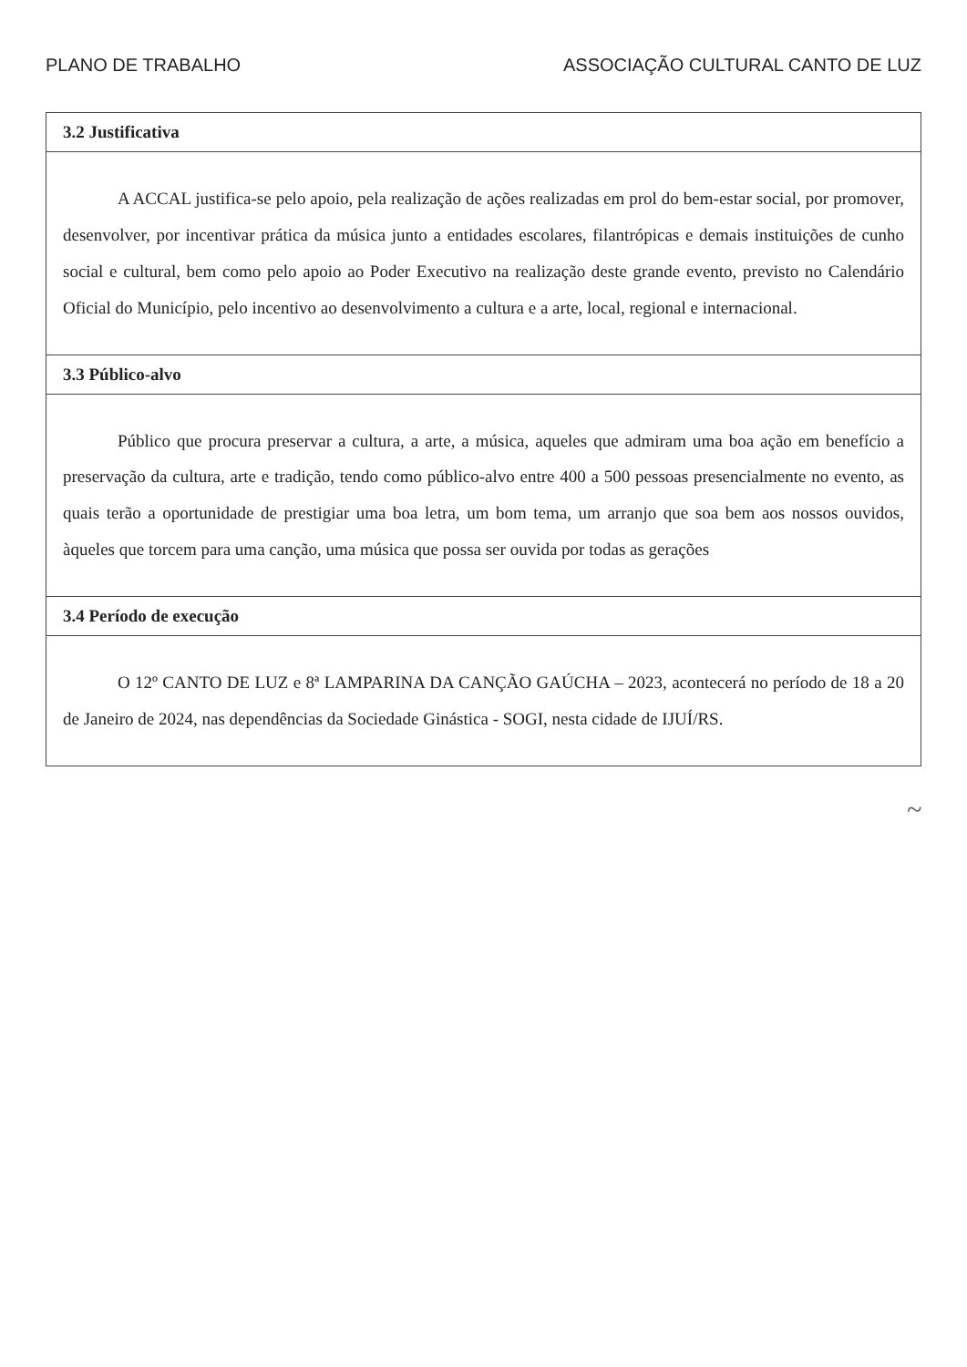PLANO DE TRABALHO ASSOCIAÇÃO CULTURAL CANTO DE LUZ
| 3.2 Justificativa |
| --- |
| A ACCAL justifica-se pelo apoio, pela realização de ações realizadas em prol do bem-estar social, por promover, desenvolver, por incentivar prática da música junto a entidades escolares, filantrópicas e demais instituições de cunho social e cultural, bem como pelo apoio ao Poder Executivo na realização deste grande evento, previsto no Calendário Oficial do Município, pelo incentivo ao desenvolvimento a cultura e a arte, local, regional e internacional. |
| 3.3 Público-alvo |
| Público que procura preservar a cultura, a arte, a música, aqueles que admiram uma boa ação em benefício a preservação da cultura, arte e tradição, tendo como público-alvo entre 400 a 500 pessoas presencialmente no evento, as quais terão a oportunidade de prestigiar uma boa letra, um bom tema, um arranjo que soa bem aos nossos ouvidos, àqueles que torcem para uma canção, uma música que possa ser ouvida por todas as gerações |
| 3.4 Período de execução |
| O 12º CANTO DE LUZ e 8ª LAMPARINA DA CANÇÃO GAÚCHA – 2023, acontecerá no período de 18 a 20 de Janeiro de 2024, nas dependências da Sociedade Ginástica - SOGI, nesta cidade de IJUÍ/RS. |
~